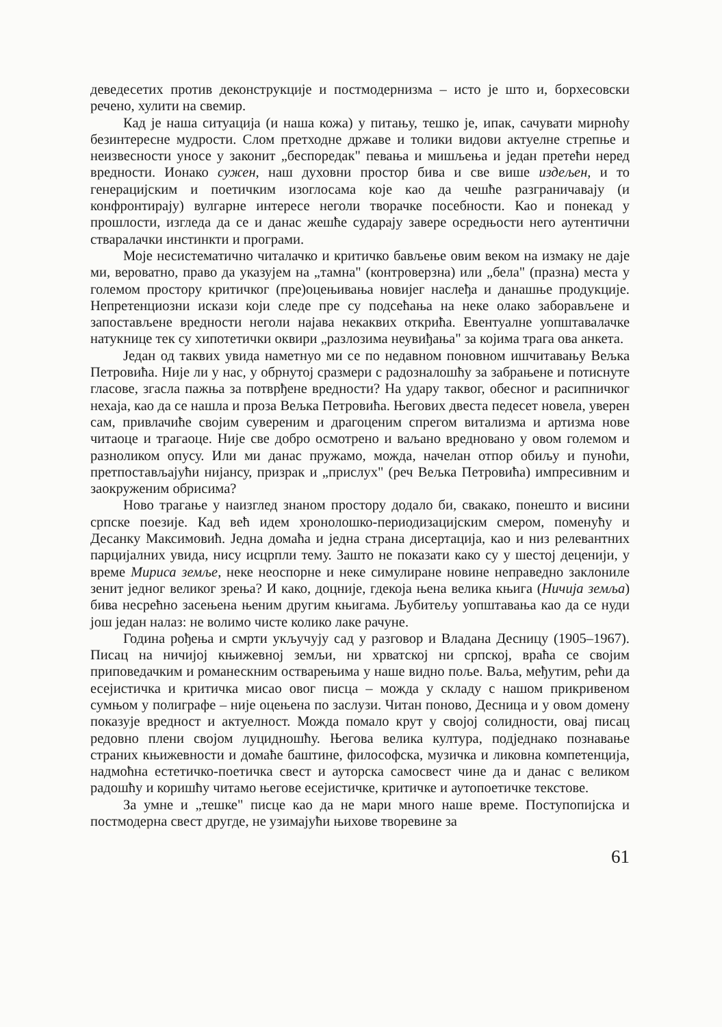деведесетих против деконструкције и постмодернизма – исто је што и, борхесовски речено, хулити на свемир.
Кад је наша ситуација (и наша кожа) у питању, тешко је, ипак, сачувати мирноћу безинтересне мудрости. Слом претходне државе и толики видови актуелне стрепње и неизвесности уносе у законит „беспоредак" певања и мишљења и један претећи неред вредности. Ионако сужен, наш духовни простор бива и све више издељен, и то генерацијским и поетичким изоглосама које као да чешће разграничавају (и конфронтирају) вулгарне интересе неголи творачке посебности. Као и понекад у прошлости, изгледа да се и данас жешће сударају завере осредњости него аутентични стваралачки инстинкти и програми.
Моје несистематично читалачко и критичко бављење овим веком на измаку не даје ми, вероватно, право да указујем на „тамна" (контроверзна) или „бела" (празна) места у големом простору критичког (пре)оцењивања новијег наслеђа и данашње продукције. Непретенциозни искази који следе пре су подсећања на неке олако заборављене и запостављене вредности неголи најава некаквих открића. Евентуалне уопштавалачке натукнице тек су хипотетички оквири „разлозима неувиђања" за којима трага ова анкета.
Један од таквих увида наметнуо ми се по недавном поновном ишчитавању Вељка Петровића. Није ли у нас, у обрнутој сразмери с радозналошћу за забрањене и потиснуте гласове, згасла пажња за потврђене вредности? На удару таквог, обесног и расипничког нехаја, као да се нашла и проза Вељка Петровића. Његових двеста педесет новела, уверен сам, привлачиће својим сувереним и драгоценим спрегом витализма и артизма нове читаоце и трагаоце. Није све добро осмотрено и ваљано вредновано у овом големом и разноликом опусу. Или ми данас пружамо, можда, начелан отпор обиљу и пуноћи, претпостављајући нијансу, призрак и „прислух" (реч Вељка Петровића) импресивним и заокруженим обрисима?
Ново трагање у наизглед знаном простору додало би, свакако, понешто и висини српске поезије. Кад већ идем хронолошко-периодизацијским смером, поменућу и Десанку Максимовић. Једна домаћа и једна страна дисертација, као и низ релевантних парцијалних увида, нису исцрпли тему. Зашто не показати како су у шестој деценији, у време Мириса земље, неке неоспорне и неке симулиране новине неправедно заклониле зенит једног великог зрења? И како, доцније, гдекоја њена велика књига (Ничија земља) бива несрећно засењена њеним другим књигама. Љубитељу уопштавања као да се нуди још један налаз: не волимо чисте колико лаке рачуне.
Година рођења и смрти укључују сад у разговор и Владана Десницу (1905–1967). Писац на ничијој књижевној земљи, ни хрватској ни српској, враћа се својим приповедачким и романескним остварењима у наше видно поље. Ваља, међутим, рећи да есејистичка и критичка мисао овог писца – можда у складу с нашом прикривеном сумњом у полиграфе – није оцењена по заслузи. Читан поново, Десница и у овом домену показује вредност и актуелност. Можда помало крут у својој солидности, овај писац редовно плени својом луцидношћу. Његова велика култура, подједнако познавање страних књижевности и домаће баштине, философска, музичка и ликовна компетенција, надмоћна естетичко-поетичка свест и ауторска самосвест чине да и данас с великом радошћу и коришћу читамо његове есејистичке, критичке и аутопоетичке текстове.
За умне и „тешке" писце као да не мари много наше време. Поступопијска и постмодерна свест другде, не узимајући њихове творевине за
61